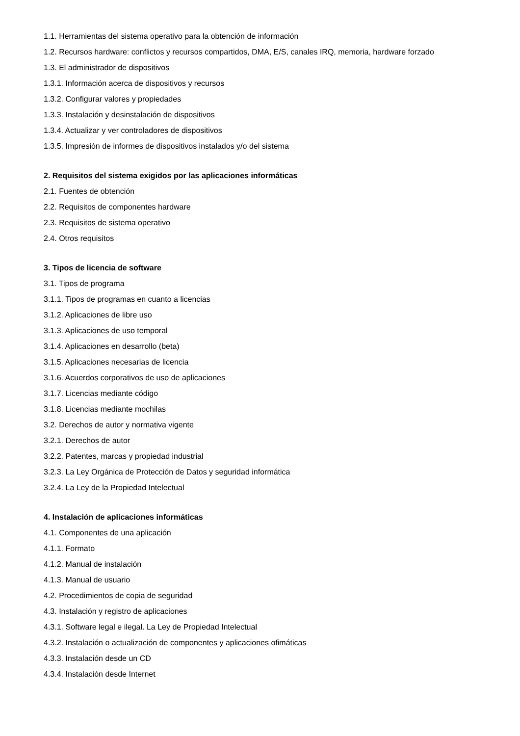1.1. Herramientas del sistema operativo para la obtención de información
1.2. Recursos hardware: conflictos y recursos compartidos, DMA, E/S, canales IRQ, memoria, hardware forzado
1.3. El administrador de dispositivos
1.3.1. Información acerca de dispositivos y recursos
1.3.2. Configurar valores y propiedades
1.3.3. Instalación y desinstalación de dispositivos
1.3.4. Actualizar y ver controladores de dispositivos
1.3.5. Impresión de informes de dispositivos instalados y/o del sistema
2. Requisitos del sistema exigidos por las aplicaciones informáticas
2.1. Fuentes de obtención
2.2. Requisitos de componentes hardware
2.3. Requisitos de sistema operativo
2.4. Otros requisitos
3. Tipos de licencia de software
3.1. Tipos de programa
3.1.1. Tipos de programas en cuanto a licencias
3.1.2. Aplicaciones de libre uso
3.1.3. Aplicaciones de uso temporal
3.1.4. Aplicaciones en desarrollo (beta)
3.1.5. Aplicaciones necesarias de licencia
3.1.6. Acuerdos corporativos de uso de aplicaciones
3.1.7. Licencias mediante código
3.1.8. Licencias mediante mochilas
3.2. Derechos de autor y normativa vigente
3.2.1. Derechos de autor
3.2.2. Patentes, marcas y propiedad industrial
3.2.3. La Ley Orgánica de Protección de Datos y seguridad informática
3.2.4. La Ley de la Propiedad Intelectual
4. Instalación de aplicaciones informáticas
4.1. Componentes de una aplicación
4.1.1. Formato
4.1.2. Manual de instalación
4.1.3. Manual de usuario
4.2. Procedimientos de copia de seguridad
4.3. Instalación y registro de aplicaciones
4.3.1. Software legal e ilegal. La Ley de Propiedad Intelectual
4.3.2. Instalación o actualización de componentes y aplicaciones ofimáticas
4.3.3. Instalación desde un CD
4.3.4. Instalación desde Internet